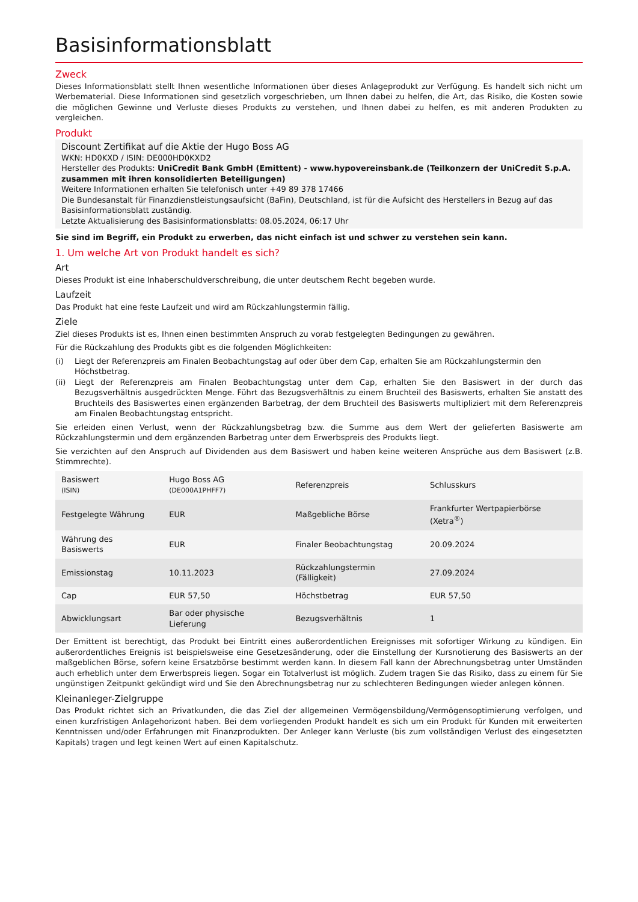Basisinformationsblatt
Zweck
Dieses Informationsblatt stellt Ihnen wesentliche Informationen über dieses Anlageprodukt zur Verfügung. Es handelt sich nicht um Werbematerial. Diese Informationen sind gesetzlich vorgeschrieben, um Ihnen dabei zu helfen, die Art, das Risiko, die Kosten sowie die möglichen Gewinne und Verluste dieses Produkts zu verstehen, und Ihnen dabei zu helfen, es mit anderen Produkten zu vergleichen.
Produkt
Discount Zertifikat auf die Aktie der Hugo Boss AG
WKN: HD0KXD / ISIN: DE000HD0KXD2
Hersteller des Produkts: UniCredit Bank GmbH (Emittent) - www.hypovereinsbank.de (Teilkonzern der UniCredit S.p.A. zusammen mit ihren konsolidierten Beteiligungen)
Weitere Informationen erhalten Sie telefonisch unter +49 89 378 17466
Die Bundesanstalt für Finanzdienstleistungsaufsicht (BaFin), Deutschland, ist für die Aufsicht des Herstellers in Bezug auf das Basisinformationsblatt zuständig.
Letzte Aktualisierung des Basisinformationsblatts: 08.05.2024, 06:17 Uhr
Sie sind im Begriff, ein Produkt zu erwerben, das nicht einfach ist und schwer zu verstehen sein kann.
1. Um welche Art von Produkt handelt es sich?
Art
Dieses Produkt ist eine Inhaberschuldverschreibung, die unter deutschem Recht begeben wurde.
Laufzeit
Das Produkt hat eine feste Laufzeit und wird am Rückzahlungstermin fällig.
Ziele
Ziel dieses Produkts ist es, Ihnen einen bestimmten Anspruch zu vorab festgelegten Bedingungen zu gewähren.
Für die Rückzahlung des Produkts gibt es die folgenden Möglichkeiten:
(i) Liegt der Referenzpreis am Finalen Beobachtungstag auf oder über dem Cap, erhalten Sie am Rückzahlungstermin den Höchstbetrag.
(ii) Liegt der Referenzpreis am Finalen Beobachtungstag unter dem Cap, erhalten Sie den Basiswert in der durch das Bezugsverhältnis ausgedrückten Menge. Führt das Bezugsverhältnis zu einem Bruchteil des Basiswerts, erhalten Sie anstatt des Bruchteils des Basiswertes einen ergänzenden Barbetrag, der dem Bruchteil des Basiswerts multipliziert mit dem Referenzpreis am Finalen Beobachtungstag entspricht.
Sie erleiden einen Verlust, wenn der Rückzahlungsbetrag bzw. die Summe aus dem Wert der gelieferten Basiswerte am Rückzahlungstermin und dem ergänzenden Barbetrag unter dem Erwerbspreis des Produkts liegt.
Sie verzichten auf den Anspruch auf Dividenden aus dem Basiswert und haben keine weiteren Ansprüche aus dem Basiswert (z.B. Stimmrechte).
| Basiswert (ISIN) | Hugo Boss AG (DE000A1PHFF7) | Referenzpreis | Schlusskurs |
| Festgelegte Währung | EUR | Maßgebliche Börse | Frankfurter Wertpapierbörse (Xetra<sup>®</sup>) |
| Währung des Basiswerts | EUR | Finaler Beobachtungstag | 20.09.2024 |
| Emissionstag | 10.11.2023 | Rückzahlungstermin (Fälligkeit) | 27.09.2024 |
| Cap | EUR 57,50 | Höchstbetrag | EUR 57,50 |
| Abwicklungsart | Bar oder physische Lieferung | Bezugsverhältnis | 1 |
Der Emittent ist berechtigt, das Produkt bei Eintritt eines außerordentlichen Ereignisses mit sofortiger Wirkung zu kündigen. Ein außerordentliches Ereignis ist beispielsweise eine Gesetzesänderung, oder die Einstellung der Kursnotierung des Basiswerts an der maßgeblichen Börse, sofern keine Ersatzbörse bestimmt werden kann. In diesem Fall kann der Abrechnungsbetrag unter Umständen auch erheblich unter dem Erwerbspreis liegen. Sogar ein Totalverlust ist möglich. Zudem tragen Sie das Risiko, dass zu einem für Sie ungünstigen Zeitpunkt gekündigt wird und Sie den Abrechnungsbetrag nur zu schlechteren Bedingungen wieder anlegen können.
Kleinanleger-Zielgruppe
Das Produkt richtet sich an Privatkunden, die das Ziel der allgemeinen Vermögensbildung/Vermögensoptimierung verfolgen, und einen kurzfristigen Anlagehorizont haben. Bei dem vorliegenden Produkt handelt es sich um ein Produkt für Kunden mit erweiterten Kenntnissen und/oder Erfahrungen mit Finanzprodukten. Der Anleger kann Verluste (bis zum vollständigen Verlust des eingesetzten Kapitals) tragen und legt keinen Wert auf einen Kapitalschutz.